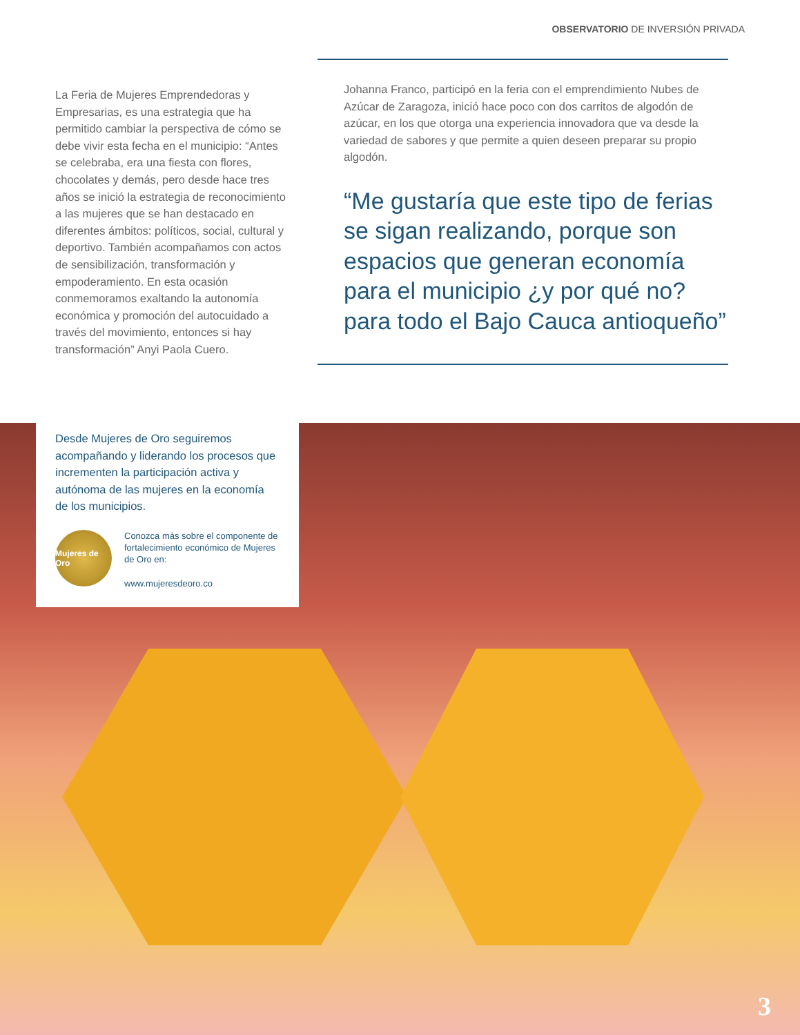OBSERVATORIO DE INVERSIÓN PRIVADA
La Feria de Mujeres Emprendedoras y Empresarias, es una estrategia que ha permitido cambiar la perspectiva de cómo se debe vivir esta fecha en el municipio: “Antes se celebraba, era una fiesta con flores, chocolates y demás, pero desde hace tres años se inició la estrategia de reconocimiento a las mujeres que se han destacado en diferentes ámbitos: políticos, social, cultural y deportivo. También acompañamos con actos de sensibilización, transformación y empoderamiento. En esta ocasión conmemoramos exaltando la autonomía económica y promoción del autocuidado a través del movimiento, entonces si hay transformación” Anyi Paola Cuero.
Johanna Franco, participó en la feria con el emprendimiento Nubes de Azúcar de Zaragoza, inició hace poco con dos carritos de algodón de azúcar, en los que otorga una experiencia innovadora que va desde la variedad de sabores y que permite a quien deseen preparar su propio algodón.
“Me gustaría que este tipo de ferias se sigan realizando, porque son espacios que generan economía para el municipio ¿y por qué no? para todo el Bajo Cauca antioqueño”
Desde Mujeres de Oro seguiremos acompañando y liderando los procesos que incrementen la participación activa y autónoma de las mujeres en la economía de los municipios.
Mujeres de Oro
Conozca más sobre el componente de fortalecimiento económico de Mujeres de Oro en:
www.mujeresdeoro.co
3